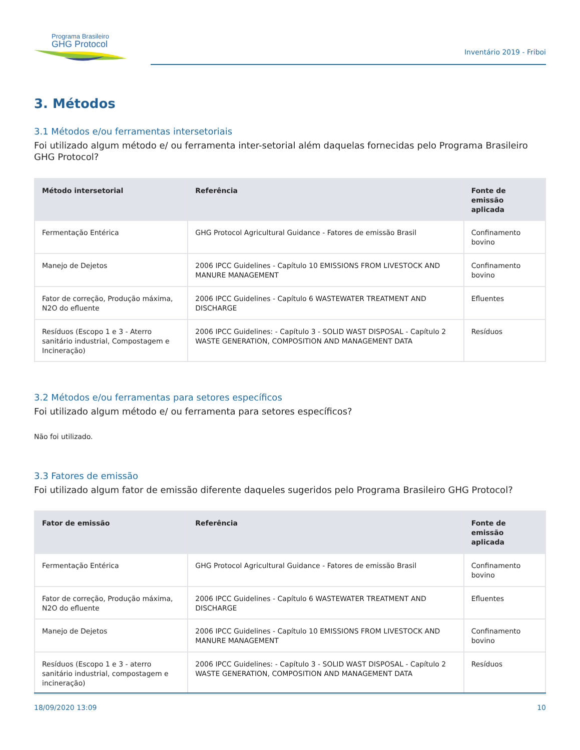Programa Brasileiro
GHG Protocol
Inventário 2019 - Friboi
3. Métodos
3.1 Métodos e/ou ferramentas intersetoriais
Foi utilizado algum método e/ ou ferramenta inter-setorial além daquelas fornecidas pelo Programa Brasileiro GHG Protocol?
| Método intersetorial | Referência | Fonte de emissão aplicada |
| --- | --- | --- |
| Fermentação Entérica | GHG Protocol Agricultural Guidance - Fatores de emissão Brasil | Confinamento bovino |
| Manejo de Dejetos | 2006 IPCC Guidelines - Capítulo 10 EMISSIONS FROM LIVESTOCK AND MANURE MANAGEMENT | Confinamento bovino |
| Fator de correção, Produção máxima, N2O do efluente | 2006 IPCC Guidelines - Capítulo 6 WASTEWATER TREATMENT AND DISCHARGE | Efluentes |
| Resíduos (Escopo 1 e 3 - Aterro sanitário industrial, Compostagem e Incineração) | 2006 IPCC Guidelines: - Capítulo 3 - SOLID WAST DISPOSAL - Capítulo 2 WASTE GENERATION, COMPOSITION AND MANAGEMENT DATA | Resíduos |
3.2 Métodos e/ou ferramentas para setores específicos
Foi utilizado algum método e/ ou ferramenta para setores específicos?
Não foi utilizado.
3.3 Fatores de emissão
Foi utilizado algum fator de emissão diferente daqueles sugeridos pelo Programa Brasileiro GHG Protocol?
| Fator de emissão | Referência | Fonte de emissão aplicada |
| --- | --- | --- |
| Fermentação Entérica | GHG Protocol Agricultural Guidance - Fatores de emissão Brasil | Confinamento bovino |
| Fator de correção, Produção máxima, N2O do efluente | 2006 IPCC Guidelines - Capítulo 6 WASTEWATER TREATMENT AND DISCHARGE | Efluentes |
| Manejo de Dejetos | 2006 IPCC Guidelines - Capítulo 10 EMISSIONS FROM LIVESTOCK AND MANURE MANAGEMENT | Confinamento bovino |
| Resíduos (Escopo 1 e 3 - aterro sanitário industrial, compostagem e incineração) | 2006 IPCC Guidelines: - Capítulo 3 - SOLID WAST DISPOSAL - Capítulo 2 WASTE GENERATION, COMPOSITION AND MANAGEMENT DATA | Resíduos |
18/09/2020 13:09 10